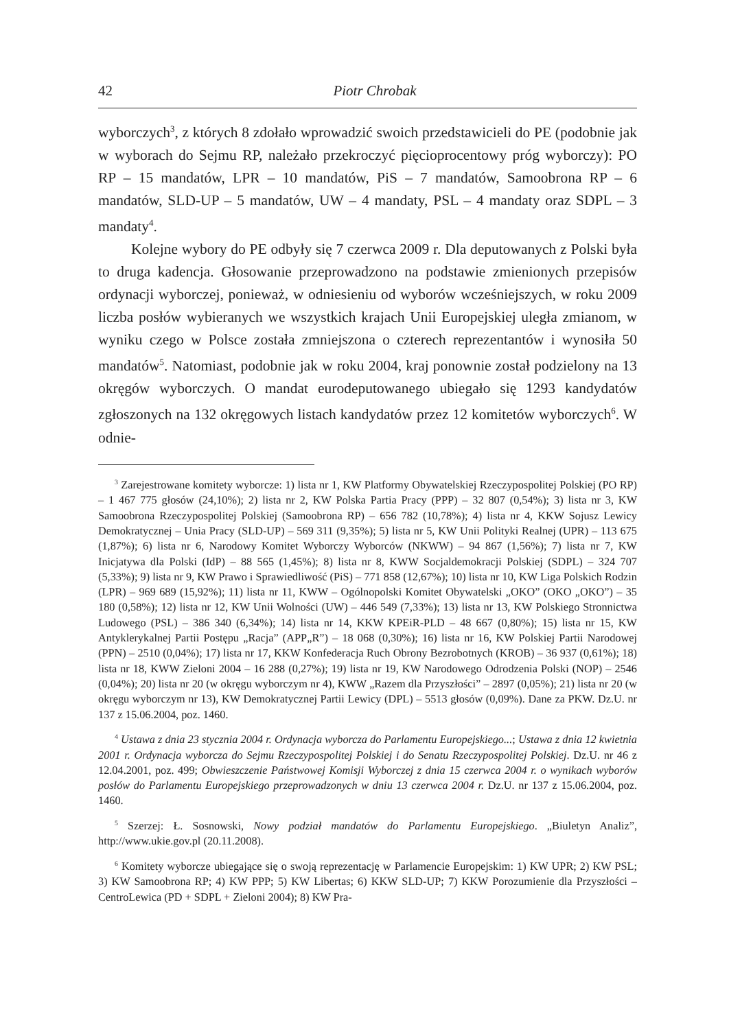42 Piotr Chrobak
wyborczych<sup>3</sup>, z których 8 zdołało wprowadzić swoich przedstawicieli do PE (podobnie jak w wyborach do Sejmu RP, należało przekroczyć pięcioprocentowy próg wyborczy): PO RP – 15 mandatów, LPR – 10 mandatów, PiS – 7 mandatów, Samoobrona RP – 6 mandatów, SLD-UP – 5 mandatów, UW – 4 mandaty, PSL – 4 mandaty oraz SDPL – 3 mandaty<sup>4</sup>.
Kolejne wybory do PE odbyły się 7 czerwca 2009 r. Dla deputowanych z Polski była to druga kadencja. Głosowanie przeprowadzono na podstawie zmienionych przepisów ordynacji wyborczej, ponieważ, w odniesieniu od wyborów wcześniejszych, w roku 2009 liczba posłów wybieranych we wszystkich krajach Unii Europejskiej uległa zmianom, w wyniku czego w Polsce została zmniejszona o czterech reprezentantów i wynosiła 50 mandatów<sup>5</sup>. Natomiast, podobnie jak w roku 2004, kraj ponownie został podzielony na 13 okręgów wyborczych. O mandat eurodeputowanego ubiegało się 1293 kandydatów zgłoszonych na 132 okręgowych listach kandydatów przez 12 komitetów wyborczych<sup>6</sup>. W odnie-
<sup>3</sup> Zarejestrowane komitety wyborcze: 1) lista nr 1, KW Platformy Obywatelskiej Rzeczypospolitej Polskiej (PO RP) – 1 467 775 głosów (24,10%); 2) lista nr 2, KW Polska Partia Pracy (PPP) – 32 807 (0,54%); 3) lista nr 3, KW Samoobrona Rzeczypospolitej Polskiej (Samoobrona RP) – 656 782 (10,78%); 4) lista nr 4, KKW Sojusz Lewicy Demokratycznej – Unia Pracy (SLD-UP) – 569 311 (9,35%); 5) lista nr 5, KW Unii Polityki Realnej (UPR) – 113 675 (1,87%); 6) lista nr 6, Narodowy Komitet Wyborczy Wyborców (NKWW) – 94 867 (1,56%); 7) lista nr 7, KW Inicjatywa dla Polski (IdP) – 88 565 (1,45%); 8) lista nr 8, KWW Socjaldemokracji Polskiej (SDPL) – 324 707 (5,33%); 9) lista nr 9, KW Prawo i Sprawiedliwość (PiS) – 771 858 (12,67%); 10) lista nr 10, KW Liga Polskich Rodzin (LPR) – 969 689 (15,92%); 11) lista nr 11, KWW – Ogólnopolski Komitet Obywatelski „OKO” (OKO „OKO”) – 35 180 (0,58%); 12) lista nr 12, KW Unii Wolności (UW) – 446 549 (7,33%); 13) lista nr 13, KW Polskiego Stronnictwa Ludowego (PSL) – 386 340 (6,34%); 14) lista nr 14, KKW KPEiR-PLD – 48 667 (0,80%); 15) lista nr 15, KW Antyklerykalnej Partii Postępu „Racja” (APP„R”) – 18 068 (0,30%); 16) lista nr 16, KW Polskiej Partii Narodowej (PPN) – 2510 (0,04%); 17) lista nr 17, KKW Konfederacja Ruch Obrony Bezrobotnych (KROB) – 36 937 (0,61%); 18) lista nr 18, KWW Zieloni 2004 – 16 288 (0,27%); 19) lista nr 19, KW Narodowego Odrodzenia Polski (NOP) – 2546 (0,04%); 20) lista nr 20 (w okręgu wyborczym nr 4), KWW „Razem dla Przyszłości” – 2897 (0,05%); 21) lista nr 20 (w okręgu wyborczym nr 13), KW Demokratycznej Partii Lewicy (DPL) – 5513 głosów (0,09%). Dane za PKW. Dz.U. nr 137 z 15.06.2004, poz. 1460.
<sup>4</sup> Ustawa z dnia 23 stycznia 2004 r. Ordynacja wyborcza do Parlamentu Europejskiego...; Ustawa z dnia 12 kwietnia 2001 r. Ordynacja wyborcza do Sejmu Rzeczypospolitej Polskiej i do Senatu Rzeczypospolitej Polskiej. Dz.U. nr 46 z 12.04.2001, poz. 499; Obwieszczenie Państwowej Komisji Wyborczej z dnia 15 czerwca 2004 r. o wynikach wyborów posłów do Parlamentu Europejskiego przeprowadzonych w dniu 13 czerwca 2004 r. Dz.U. nr 137 z 15.06.2004, poz. 1460.
<sup>5</sup> Szerzej: Ł. Sosnowski, Nowy podział mandatów do Parlamentu Europejskiego. „Biuletyn Analiz”, http://www.ukie.gov.pl (20.11.2008).
<sup>6</sup> Komitety wyborcze ubiegające się o swoją reprezentację w Parlamencie Europejskim: 1) KW UPR; 2) KW PSL; 3) KW Samoobrona RP; 4) KW PPP; 5) KW Libertas; 6) KKW SLD-UP; 7) KKW Porozumienie dla Przyszłości – CentroLewica (PD + SDPL + Zieloni 2004); 8) KW Pra-